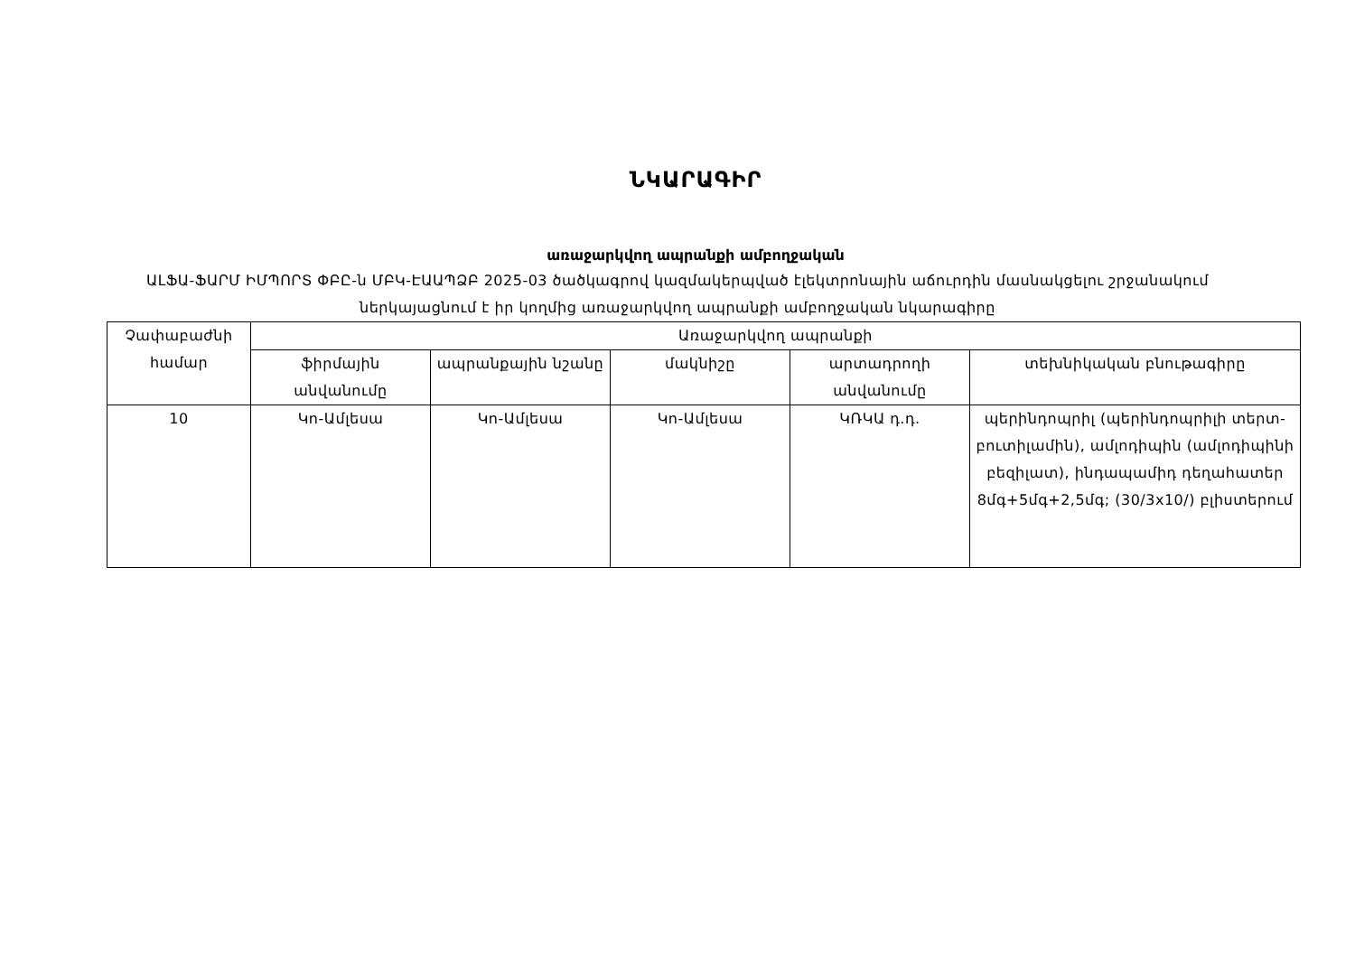ՆԿԱՐԱԳԻՐ
առաջարկվող ապրանքի ամբողջական
ԱԼՖԱ-ՖԱՐՄ ԻՄՊՈՐՏ ՓԲԸ-ն ՄԲԿ-ԷԱԱՊՁԲ 2025-03 ծածկագրով կազմակերպված էլեկտրոնային աճուրդին մասնակցելու շրջանակում ներկայացնում է իր կողմից առաջարկվող ապրանքի ամբողջական նկարագիրը
| Չափաբաժնի համար | Առաջարկվող ապրանքի | | | | |
| --- | --- | --- | --- | --- | --- |
| | ֆիրմային անվանումը | ապրանքային նշանը | մակնիշը | արտադրողի անվանումը | տեխնիկական բնութագիրը |
| 10 | Կո-Ամլեսա | Կո-Ամլեսա | Կո-Ամլեսա | ԿՌԿԱ դ.դ. | պերինդոպրիլ (պերինդոպրիլի տերտ-բուտիլամին), ամլոդիպին (ամլոդիպինի բեզիլատ), ինդապամիդ դեղահատեր 8մգ+5մգ+2,5մգ; (30/3x10/) բլիստերում |